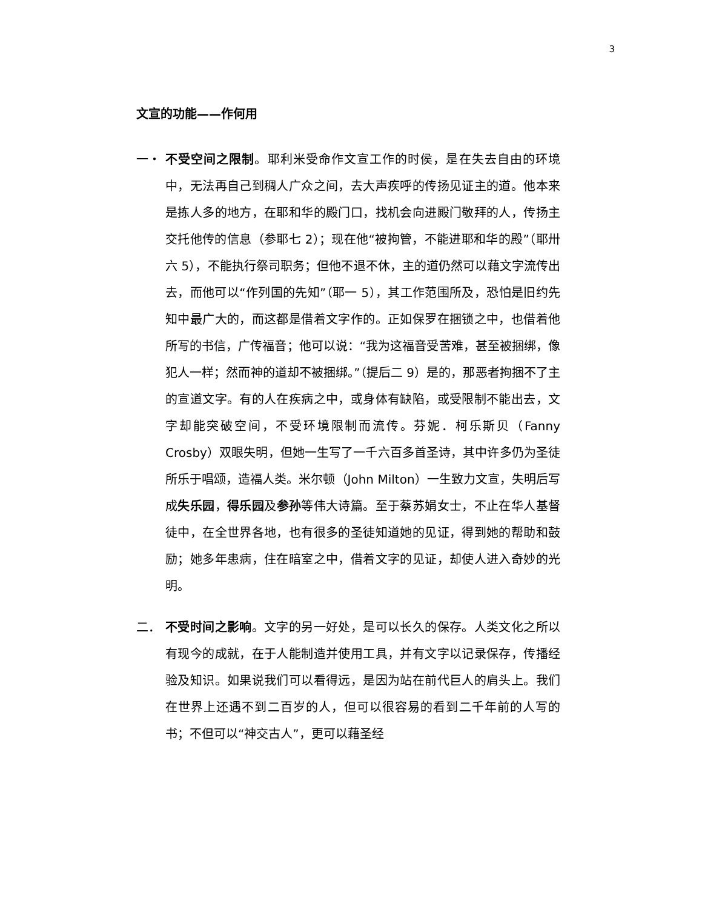3
文宣的功能——作何用
一・ 不受空间之限制。耶利米受命作文宣工作的时侯，是在失去自由的环境中，无法再自己到稠人广众之间，去大声疾呼的传扬见证主的道。他本来是拣人多的地方，在耶和华的殿门口，找机会向进殿门敬拜的人，传扬主交托他传的信息（参耶七 2）；现在他“被拘管，不能进耶和华的殿”（耶卅六 5），不能执行祭司职务；但他不退不休，主的道仍然可以藉文字流传出去，而他可以“作列国的先知”（耶一 5），其工作范围所及，恐怕是旧约先知中最广大的，而这都是借着文字作的。正如保罗在捆锁之中，也借着他所写的书信，广传福音；他可以说：“我为这福音受苦难，甚至被捆绑，像犯人一样；然而神的道却不被捆绑。”（提后二 9）是的，那恶者拘捆不了主的宣道文字。有的人在疾病之中，或身体有缺陷，或受限制不能出去，文字却能突破空间，不受环境限制而流传。芬妮．柯乐斯贝（Fanny Crosby）双眼失明，但她一生写了一千六百多首圣诗，其中许多仍为圣徒所乐于唱颂，造福人类。米尔顿（John Milton）一生致力文宣，失明后写成失乐园，得乐园及参孙等伟大诗篇。至于蔡苏娟女士，不止在华人基督徒中，在全世界各地，也有很多的圣徒知道她的见证，得到她的帮助和鼓励；她多年患病，住在暗室之中，借着文字的见证，却使人进入奇妙的光明。
二． 不受时间之影响。文字的另一好处，是可以长久的保存。人类文化之所以有现今的成就，在于人能制造并使用工具，并有文字以记录保存，传播经验及知识。如果说我们可以看得远，是因为站在前代巨人的肩头上。我们在世界上还遇不到二百岁的人，但可以很容易的看到二千年前的人写的书；不但可以“神交古人”，更可以藉圣经